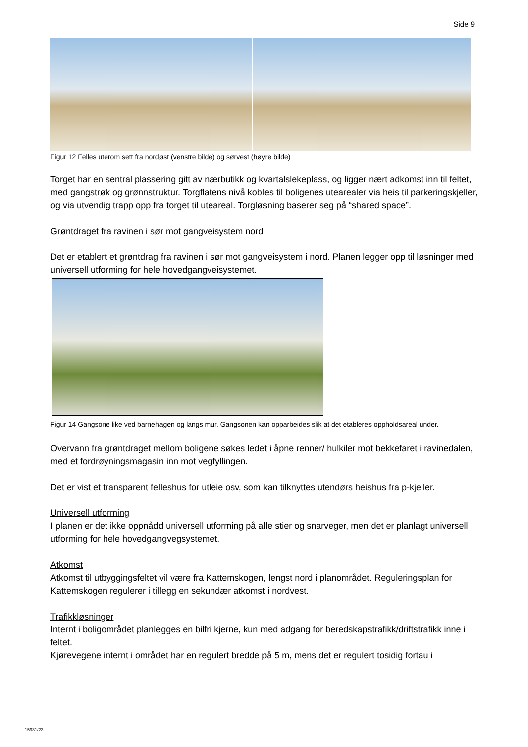Side 9
Figur 12 Felles uterom sett fra nordøst (venstre bilde) og sørvest (høyre bilde)
Torget har en sentral plassering gitt av nærbutikk og kvartalslekeplass, og ligger nært adkomst inn til feltet, med gangstrøk og grønnstruktur. Torgflatens nivå kobles til boligenes utearealer via heis til parkeringskjeller, og via utvendig trapp opp fra torget til uteareal. Torgløsning baserer seg på “shared space”.
Grøntdraget fra ravinen i sør mot gangveisystem nord
Det er etablert et grøntdrag fra ravinen i sør mot gangveisystem i nord. Planen legger opp til løsninger med universell utforming for hele hovedgangveisystemet.
Figur 14 Gangsone like ved barnehagen og langs mur. Gangsonen kan opparbeides slik at det etableres oppholdsareal under.
Overvann fra grøntdraget mellom boligene søkes ledet i åpne renner/ hulkiler mot bekkefaret i ravinedalen, med et fordrøyningsmagasin inn mot vegfyllingen.
Det er vist et transparent felleshus for utleie osv, som kan tilknyttes utendørs heishus fra p-kjeller.
Universell utforming
I planen er det ikke oppnådd universell utforming på alle stier og snarveger, men det er planlagt universell utforming for hele hovedgangvegsystemet.
Atkomst
Atkomst til utbyggingsfeltet vil være fra Kattemskogen, lengst nord i planområdet. Reguleringsplan for Kattemskogen regulerer i tillegg en sekundær atkomst i nordvest.
Trafikkløsninger
Internt i boligområdet planlegges en bilfri kjerne, kun med adgang for beredskapstrafikk/driftstrafikk inne i feltet.
Kjørevegene internt i området har en regulert bredde på 5 m, mens det er regulert tosidig fortau i
15931/23